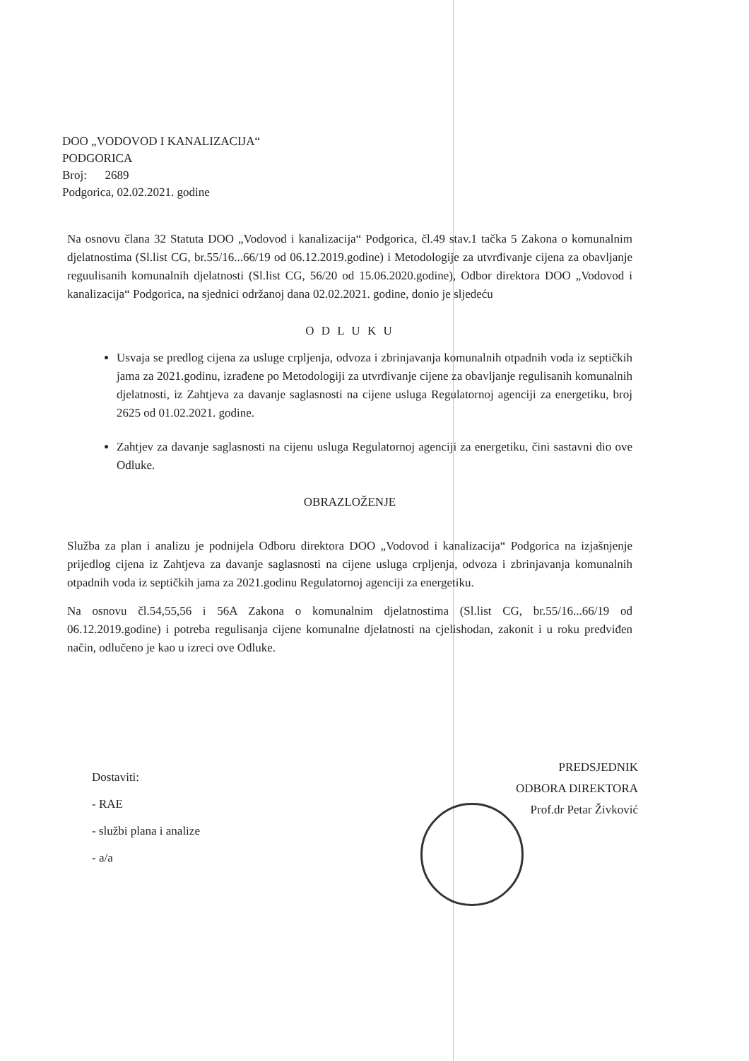DOO „VODOVOD I KANALIZACIJA“
PODGORICA
Broj: 2689
Podgorica, 02.02.2021. godine
Na osnovu člana 32 Statuta DOO „Vodovod i kanalizacija“ Podgorica, čl.49 stav.1 tačka 5 Zakona o komunalnim djelatnostima (Sl.list CG, br.55/16...66/19 od 06.12.2019.godine) i Metodologije za utvrđivanje cijena za obavljanje reguulisanih komunalnih djelatnosti (Sl.list CG, 56/20 od 15.06.2020.godine), Odbor direktora DOO „Vodovod i kanalizacija“ Podgorica, na sjednici održanoj dana 02.02.2021. godine, donio je sljedeću
O D L U K U
Usvaja se predlog cijena za usluge crpljenja, odvoza i zbrinjavanja komunalnih otpadnih voda iz septičkih jama za 2021.godinu, izrađene po Metodologiji za utvrđivanje cijene za obavljanje regulisanih komunalnih djelatnosti, iz Zahtjeva za davanje saglasnosti na cijene usluga Regulatornoj agenciji za energetiku, broj 2625 od 01.02.2021. godine.
Zahtjev za davanje saglasnosti na cijenu usluga Regulatornoj agenciji za energetiku, čini sastavni dio ove Odluke.
OBRAZLOŽENJE
Služba za plan i analizu je podnijela Odboru direktora DOO „Vodovod i kanalizacija“ Podgorica na izjašnjenje prijedlog cijena iz Zahtjeva za davanje saglasnosti na cijene usluga crpljenja, odvoza i zbrinjavanja komunalnih otpadnih voda iz septičkih jama za 2021.godinu Regulatornoj agenciji za energetiku.
Na osnovu čl.54,55,56 i 56A Zakona o komunalnim djelatnostima (Sl.list CG, br.55/16...66/19 od 06.12.2019.godine) i potreba regulisanja cijene komunalne djelatnosti na cjelishodan, zakonit i u roku predviđen način, odlučeno je kao u izreci ove Odluke.
Dostaviti:
- RAE
- službi plana i analize
- a/a
PREDSJEDNIK
ODBORA DIREKTORA
Prof.dr Petar Živković